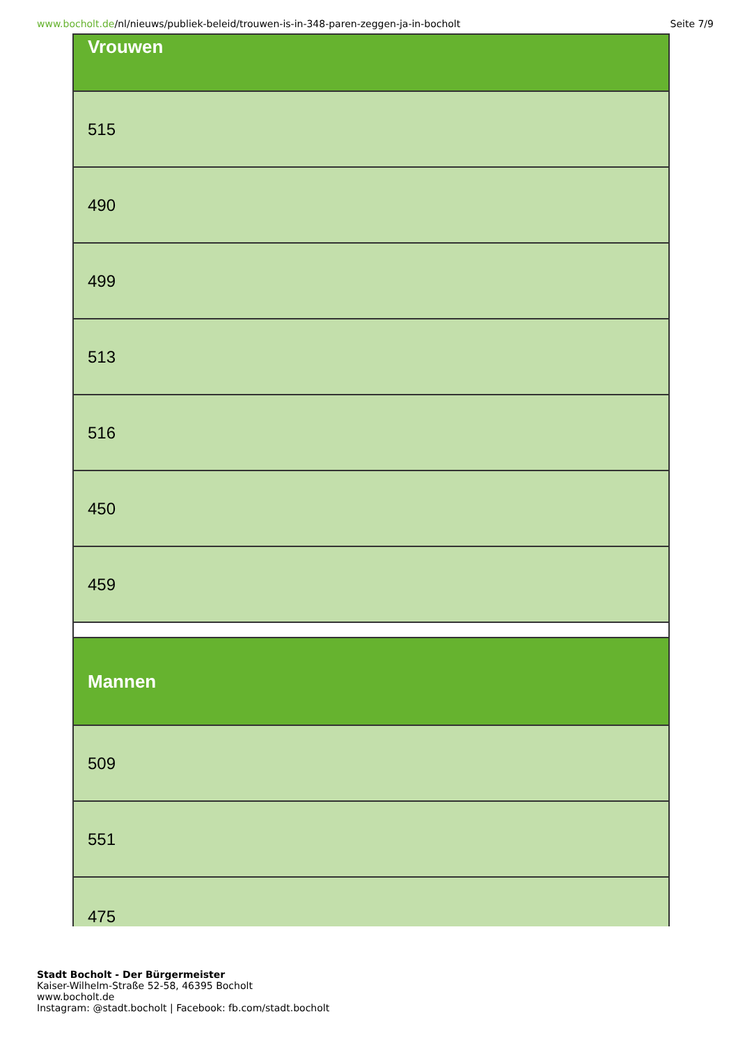www.bocholt.de/nl/nieuws/publiek-beleid/trouwen-is-in-348-paren-zeggen-ja-in-bocholt
Seite 7/9
| Vrouwen |
| --- |
| 515 |
| 490 |
| 499 |
| 513 |
| 516 |
| 450 |
| 459 |
| Mannen |
| 509 |
| 551 |
| 475 |
Stadt Bocholt - Der Bürgermeister
Kaiser-Wilhelm-Straße 52-58, 46395 Bocholt
www.bocholt.de
Instagram: @stadt.bocholt | Facebook: fb.com/stadt.bocholt